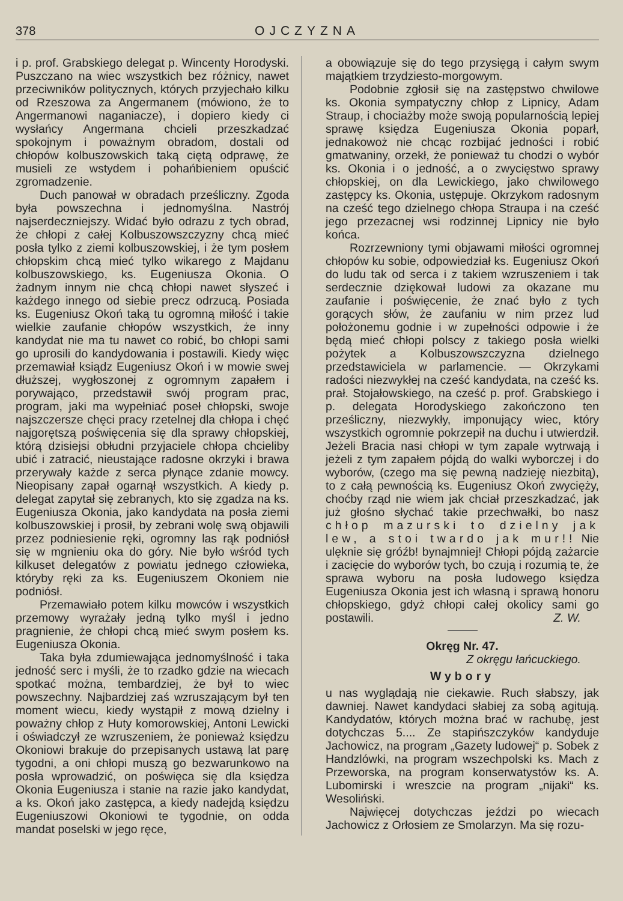378 OJCZYZNA
i p. prof. Grabskiego delegat p. Wincenty Horodyski. Puszczano na wiec wszystkich bez różnicy, nawet przeciwników politycznych, których przyjechało kilku od Rzeszowa za Angermanem (mówiono, że to Angermanowi naganiacze), i dopiero kiedy ci wysłańcy Angermana chcieli przeszkadzać spokojnym i poważnym obradom, dostali od chłopów kolbuszowskich taką ciętą odprawę, że musieli ze wstydem i pohańbieniem opuścić zgromadzenie.
Duch panował w obradach prześliczny. Zgoda była powszechna i jednomyślna. Nastrój najserdeczniejszy. Widać było odrazu z tych obrad, że chłopi z całej Kolbuszowszczyzny chcą mieć posła tylko z ziemi kolbuszowskiej, i że tym posłem chłopskim chcą mieć tylko wikarego z Majdanu kolbuszowskiego, ks. Eugeniusza Okonia. O żadnym innym nie chcą chłopi nawet słyszeć i każdego innego od siebie precz odrzucą. Posiada ks. Eugeniusz Okoń taką tu ogromną miłość i takie wielkie zaufanie chłopów wszystkich, że inny kandydat nie ma tu nawet co robić, bo chłopi sami go uprosili do kandydowania i postawili. Kiedy więc przemawiał ksiądz Eugeniusz Okoń i w mowie swej dłuższej, wygłoszonej z ogromnym zapałem i porywająco, przedstawił swój program prac, program, jaki ma wypełniać poseł chłopski, swoje najszczersze chęci pracy rzetelnej dla chłopa i chęć najgorętszą poświęcenia się dla sprawy chłopskiej, którą dzisiejsi obłudni przyjaciele chłopa chcieliby ubić i zatracić, nieustające radosne okrzyki i brawa przerywały każde z serca płynące zdanie mowcy. Nieopisany zapał ogarnął wszystkich. A kiedy p. delegat zapytał się zebranych, kto się zgadza na ks. Eugeniusza Okonia, jako kandydata na posła ziemi kolbuszowskiej i prosił, by zebrani wolę swą objawili przez podniesienie ręki, ogromny las rąk podniósł się w mgnieniu oka do góry. Nie było wśród tych kilkuset delegatów z powiatu jednego człowieka, któryby ręki za ks. Eugeniuszem Okoniem nie podniósł.
Przemawiało potem kilku mowców i wszystkich przemowy wyrażały jedną tylko myśl i jedno pragnienie, że chłopi chcą mieć swym posłem ks. Eugeniusza Okonia.
Taka była zdumiewająca jednomyślność i taka jedność serc i myśli, że to rzadko gdzie na wiecach spotkać można, tembardziej, że był to wiec powszechny. Najbardziej zaś wzruszającym był ten moment wiecu, kiedy wystąpił z mową dzielny i poważny chłop z Huty komorowskiej, Antoni Lewicki i oświadczył ze wzruszeniem, że ponieważ księdzu Okoniowi brakuje do przepisanych ustawą lat parę tygodni, a oni chłopi muszą go bezwarunkowo na posła wprowadzić, on poświęca się dla księdza Okonia Eugeniusza i stanie na razie jako kandydat, a ks. Okoń jako zastępca, a kiedy nadejdą księdzu Eugeniuszowi Okoniowi te tygodnie, on odda mandat poselski w jego ręce,
a obowiązuje się do tego przysięgą i całym swym majątkiem trzydziesto-morgowym.
Podobnie zgłosił się na zastępstwo chwilowe ks. Okonia sympatyczny chłop z Lipnicy, Adam Straup, i chociażby może swoją popularnością lepiej sprawę księdza Eugeniusza Okonia poparł, jednakowoż nie chcąc rozbijać jedności i robić gmatwaniny, orzekł, że ponieważ tu chodzi o wybór ks. Okonia i o jedność, a o zwycięstwo sprawy chłopskiej, on dla Lewickiego, jako chwilowego zastępcy ks. Okonia, ustępuje. Okrzykom radosnym na cześć tego dzielnego chłopa Straupa i na cześć jego przezacnej wsi rodzinnej Lipnicy nie było końca.
Rozrzewniony tymi objawami miłości ogromnej chłopów ku sobie, odpowiedział ks. Eugeniusz Okoń do ludu tak od serca i z takiem wzruszeniem i tak serdecznie dziękował ludowi za okazane mu zaufanie i poświęcenie, że znać było z tych gorących słów, że zaufaniu w nim przez lud położonemu godnie i w zupełności odpowie i że będą mieć chłopi polscy z takiego posła wielki pożytek a Kolbuszowszczyzna dzielnego przedstawiciela w parlamencie. — Okrzykami radości niezwykłej na cześć kandydata, na cześć ks. prał. Stojałowskiego, na cześć p. prof. Grabskiego i p. delegata Horodyskiego zakończono ten prześliczny, niezwykły, imponujący wiec, który wszystkich ogromnie pokrzepił na duchu i utwierdził. Jeżeli Bracia nasi chłopi w tym zapale wytrwają i jeżeli z tym zapałem pójdą do walki wyborczej i do wyborów, (czego ma się pewną nadzieję niezbitą), to z całą pewnością ks. Eugeniusz Okoń zwycięży, choćby rząd nie wiem jak chciał przeszkadzać, jak już głośno słychać takie przechwałki, bo nasz chłop mazurski to dzielny jak lew, a stoi twardo jak mur!! Nie ulęknie się gróźb! bynajmniej! Chłopi pójdą zażarcie i zacięcie do wyborów tych, bo czują i rozumią te, że sprawa wyboru na posła ludowego księdza Eugeniusza Okonia jest ich własną i sprawą honoru chłopskiego, gdyż chłopi całej okolicy sami go postawili. Z. W.
Okręg Nr. 47.
Z okręgu łańcuckiego.
Wybory
u nas wyglądają nie ciekawie. Ruch słabszy, jak dawniej. Nawet kandydaci słabiej za sobą agitują. Kandydatów, których można brać w rachubę, jest dotychczas 5.... Ze stapińszczyków kandyduje Jachowicz, na program „Gazety ludowej“ p. Sobek z Handzlówki, na program wszechpolski ks. Mach z Przeworska, na program konserwatystów ks. A. Lubomirski i wreszcie na program „nijaki“ ks. Wesoliński.
Najwięcej dotychczas jeździ po wiecach Jachowicz z Orłosiem ze Smolarzyn. Ma się rozu-